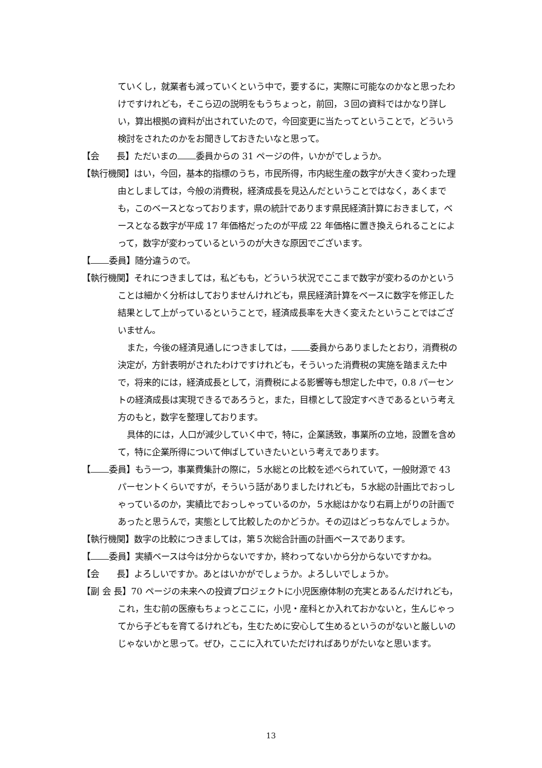ていくし，就業者も減っていくという中で，要するに，実際に可能なのかなと思ったわけですけれども，そこら辺の説明をもうちょっと，前回，３回の資料ではかなり詳しい，算出根拠の資料が出されていたので，今回変更に当たってということで，どういう検討をされたのかをお聞きしておきたいなと思って。
【会　　長】ただいまの 委員からの 31 ページの件，いかがでしょうか。
【執行機関】はい，今回，基本的指標のうち，市民所得，市内総生産の数字が大きく変わった理由としましては，今般の消費税，経済成長を見込んだということではなく，あくまでも，このベースとなっております，県の統計であります県民経済計算におきまして，ベースとなる数字が平成 17 年価格だったのが平成 22 年価格に置き換えられることによって，数字が変わっているというのが大きな原因でございます。
【 委員】随分違うので。
【執行機関】それにつきましては，私どもも，どういう状況でここまで数字が変わるのかということは細かく分析はしておりませんけれども，県民経済計算をベースに数字を修正した結果として上がっているということで，経済成長率を大きく変えたということではございません。
また，今後の経済見通しにつきましては， 委員からありましたとおり，消費税の決定が，方針表明がされたわけですけれども，そういった消費税の実施を踏まえた中で，将来的には，経済成長として，消費税による影響等も想定した中で，0.8 パーセントの経済成長は実現できるであろうと，また，目標として設定すべきであるという考え方のもと，数字を整理しております。
具体的には，人口が減少していく中で，特に，企業誘致，事業所の立地，設置を含めて，特に企業所得について伸ばしていきたいという考えであります。
【 委員】もう一つ，事業費集計の際に，５水総との比較を述べられていて，一般財源で 43 パーセントくらいですが，そういう話がありましたけれども，５水総の計画比でおっしゃっているのか，実績比でおっしゃっているのか，５水総はかなり右肩上がりの計画であったと思うんで，実態として比較したのかどうか。その辺はどっちなんでしょうか。
【執行機関】数字の比較につきましては，第５次総合計画の計画ベースであります。
【 委員】実績ベースは今は分からないですか，終わってないから分からないですかね。
【会　　長】よろしいですか。あとはいかがでしょうか。よろしいでしょうか。
【副 会 長】70 ページの未来への投資プロジェクトに小児医療体制の充実とあるんだけれども，これ，生む前の医療もちょっとここに，小児・産科とか入れておかないと，生んじゃってから子どもを育てるけれども，生むために安心して生めるというのがないと厳しいのじゃないかと思って。ぜひ，ここに入れていただければありがたいなと思います。
13